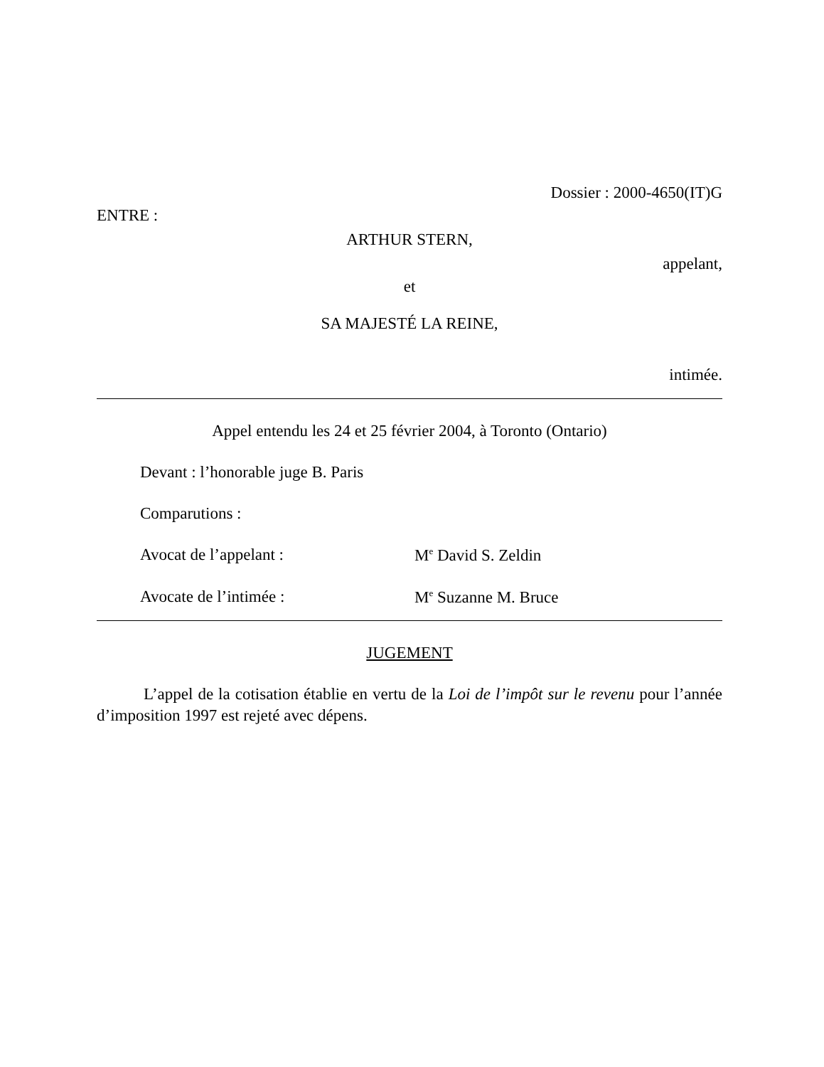Dossier : 2000-4650(IT)G
ENTRE :
ARTHUR STERN,
appelant,
et
SA MAJESTÉ LA REINE,
intimée.
Appel entendu les 24 et 25 février 2004, à Toronto (Ontario)
Devant : l’honorable juge B. Paris
Comparutions :
Avocat de l’appelant : M<sup>e</sup> David S. Zeldin
Avocate de l’intimée : M<sup>e</sup> Suzanne M. Bruce
JUGEMENT
L’appel de la cotisation établie en vertu de la Loi de l’impôt sur le revenu pour l’année d’imposition 1997 est rejeté avec dépens.